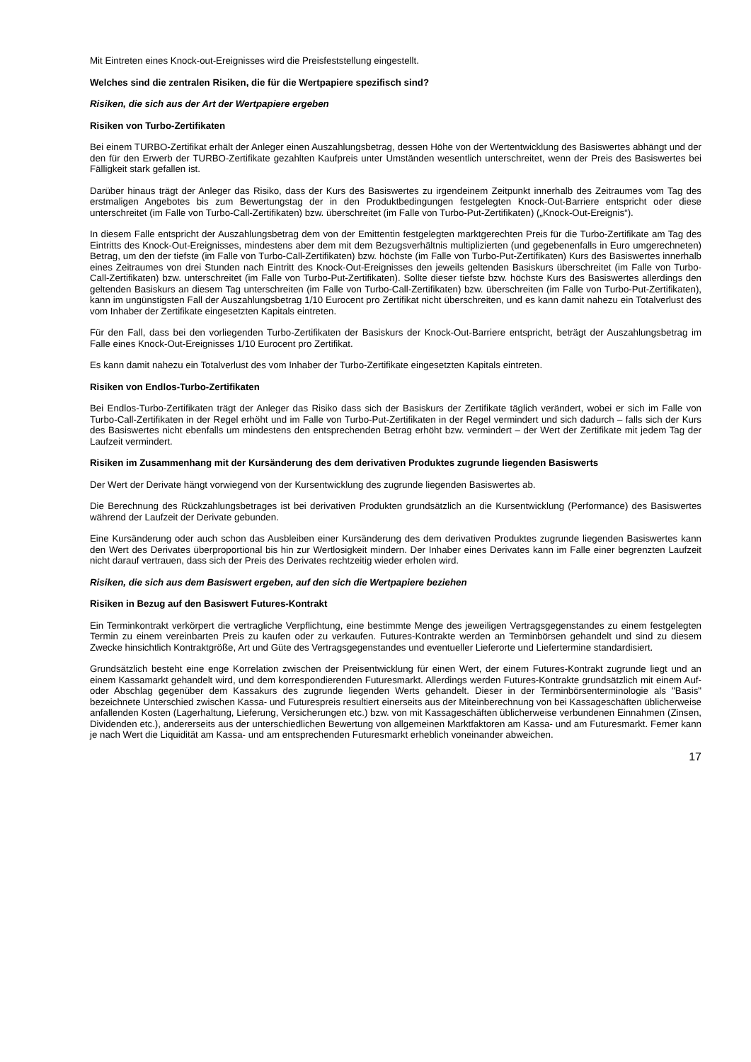Mit Eintreten eines Knock-out-Ereignisses wird die Preisfeststellung eingestellt.
Welches sind die zentralen Risiken, die für die Wertpapiere spezifisch sind?
Risiken, die sich aus der Art der Wertpapiere ergeben
Risiken von Turbo-Zertifikaten
Bei einem TURBO-Zertifikat erhält der Anleger einen Auszahlungsbetrag, dessen Höhe von der Wertentwicklung des Basiswertes abhängt und der den für den Erwerb der TURBO-Zertifikate gezahlten Kaufpreis unter Umständen wesentlich unterschreitet, wenn der Preis des Basiswertes bei Fälligkeit stark gefallen ist.
Darüber hinaus trägt der Anleger das Risiko, dass der Kurs des Basiswertes zu irgendeinem Zeitpunkt innerhalb des Zeitraumes vom Tag des erstmaligen Angebotes bis zum Bewertungstag der in den Produktbedingungen festgelegten Knock-Out-Barriere entspricht oder diese unterschreitet (im Falle von Turbo-Call-Zertifikaten) bzw. überschreitet (im Falle von Turbo-Put-Zertifikaten) („Knock-Out-Ereignis“).
In diesem Falle entspricht der Auszahlungsbetrag dem von der Emittentin festgelegten marktgerechten Preis für die Turbo-Zertifikate am Tag des Eintritts des Knock-Out-Ereignisses, mindestens aber dem mit dem Bezugsverhältnis multiplizierten (und gegebenenfalls in Euro umgerechneten) Betrag, um den der tiefste (im Falle von Turbo-Call-Zertifikaten) bzw. höchste (im Falle von Turbo-Put-Zertifikaten) Kurs des Basiswertes innerhalb eines Zeitraumes von drei Stunden nach Eintritt des Knock-Out-Ereignisses den jeweils geltenden Basiskurs überschreitet (im Falle von Turbo-Call-Zertifikaten) bzw. unterschreitet (im Falle von Turbo-Put-Zertifikaten). Sollte dieser tiefste bzw. höchste Kurs des Basiswertes allerdings den geltenden Basiskurs an diesem Tag unterschreiten (im Falle von Turbo-Call-Zertifikaten) bzw. überschreiten (im Falle von Turbo-Put-Zertifikaten), kann im ungünstigsten Fall der Auszahlungsbetrag 1/10 Eurocent pro Zertifikat nicht überschreiten, und es kann damit nahezu ein Totalverlust des vom Inhaber der Zertifikate eingesetzten Kapitals eintreten.
Für den Fall, dass bei den vorliegenden Turbo-Zertifikaten der Basiskurs der Knock-Out-Barriere entspricht, beträgt der Auszahlungsbetrag im Falle eines Knock-Out-Ereignisses 1/10 Eurocent pro Zertifikat.
Es kann damit nahezu ein Totalverlust des vom Inhaber der Turbo-Zertifikate eingesetzten Kapitals eintreten.
Risiken von Endlos-Turbo-Zertifikaten
Bei Endlos-Turbo-Zertifikaten trägt der Anleger das Risiko dass sich der Basiskurs der Zertifikate täglich verändert, wobei er sich im Falle von Turbo-Call-Zertifikaten in der Regel erhöht und im Falle von Turbo-Put-Zertifikaten in der Regel vermindert und sich dadurch – falls sich der Kurs des Basiswertes nicht ebenfalls um mindestens den entsprechenden Betrag erhöht bzw. vermindert – der Wert der Zertifikate mit jedem Tag der Laufzeit vermindert.
Risiken im Zusammenhang mit der Kursänderung des dem derivativen Produktes zugrunde liegenden Basiswerts
Der Wert der Derivate hängt vorwiegend von der Kursentwicklung des zugrunde liegenden Basiswertes ab.
Die Berechnung des Rückzahlungsbetrages ist bei derivativen Produkten grundsätzlich an die Kursentwicklung (Performance) des Basiswertes während der Laufzeit der Derivate gebunden.
Eine Kursänderung oder auch schon das Ausbleiben einer Kursänderung des dem derivativen Produktes zugrunde liegenden Basiswertes kann den Wert des Derivates überproportional bis hin zur Wertlosigkeit mindern. Der Inhaber eines Derivates kann im Falle einer begrenzten Laufzeit nicht darauf vertrauen, dass sich der Preis des Derivates rechtzeitig wieder erholen wird.
Risiken, die sich aus dem Basiswert ergeben, auf den sich die Wertpapiere beziehen
Risiken in Bezug auf den Basiswert Futures-Kontrakt
Ein Terminkontrakt verkörpert die vertragliche Verpflichtung, eine bestimmte Menge des jeweiligen Vertragsgegenstandes zu einem festgelegten Termin zu einem vereinbarten Preis zu kaufen oder zu verkaufen. Futures-Kontrakte werden an Terminbörsen gehandelt und sind zu diesem Zwecke hinsichtlich Kontraktgröße, Art und Güte des Vertragsgegenstandes und eventueller Lieferorte und Liefertermine standardisiert.
Grundsätzlich besteht eine enge Korrelation zwischen der Preisentwicklung für einen Wert, der einem Futures-Kontrakt zugrunde liegt und an einem Kassamarkt gehandelt wird, und dem korrespondierenden Futuresmarkt. Allerdings werden Futures-Kontrakte grundsätzlich mit einem Auf- oder Abschlag gegenüber dem Kassakurs des zugrunde liegenden Werts gehandelt. Dieser in der Terminbörsenterminologie als "Basis" bezeichnete Unterschied zwischen Kassa- und Futurespreis resultiert einerseits aus der Miteinberechnung von bei Kassageschäften üblicherweise anfallenden Kosten (Lagerhaltung, Lieferung, Versicherungen etc.) bzw. von mit Kassageschäften üblicherweise verbundenen Einnahmen (Zinsen, Dividenden etc.), andererseits aus der unterschiedlichen Bewertung von allgemeinen Marktfaktoren am Kassa- und am Futuresmarkt. Ferner kann je nach Wert die Liquidität am Kassa- und am entsprechenden Futuresmarkt erheblich voneinander abweichen.
17